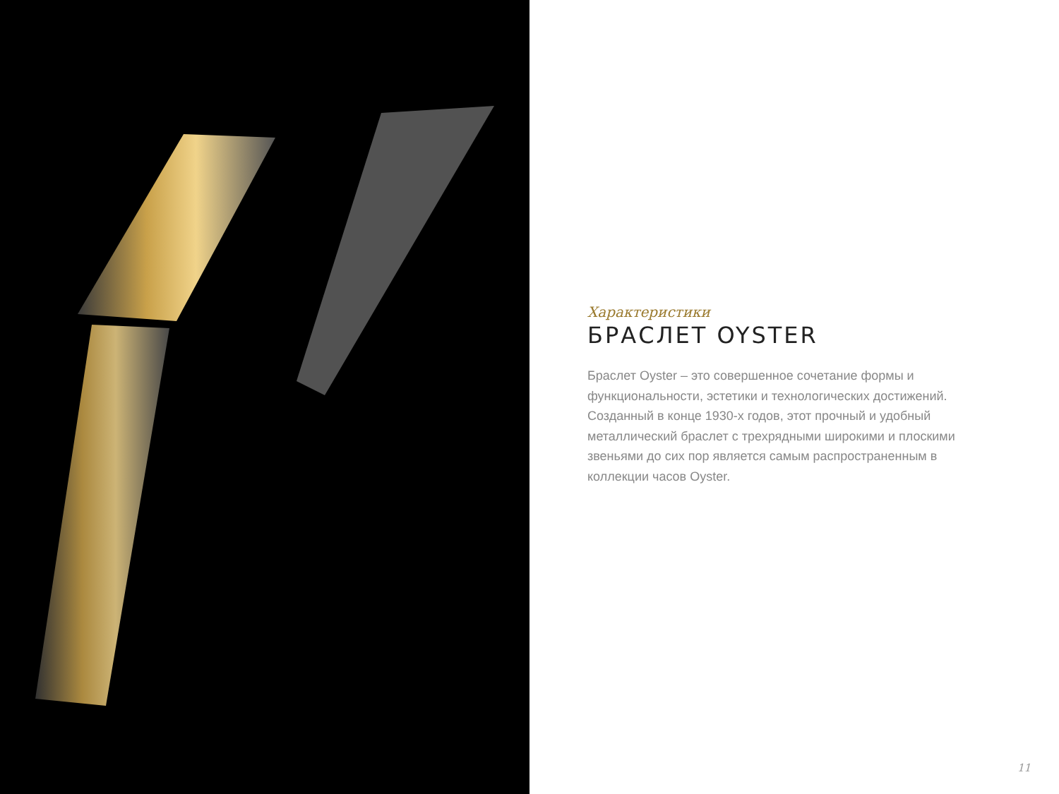Характеристики
БРАСЛЕТ OYSTER
Браслет Oyster – это совершенное сочетание формы и функциональности, эстетики и технологических достижений. Созданный в конце 1930-х годов, этот прочный и удобный металлический браслет с трехрядными широкими и плоскими звеньями до сих пор является самым распространенным в коллекции часов Oyster.
11